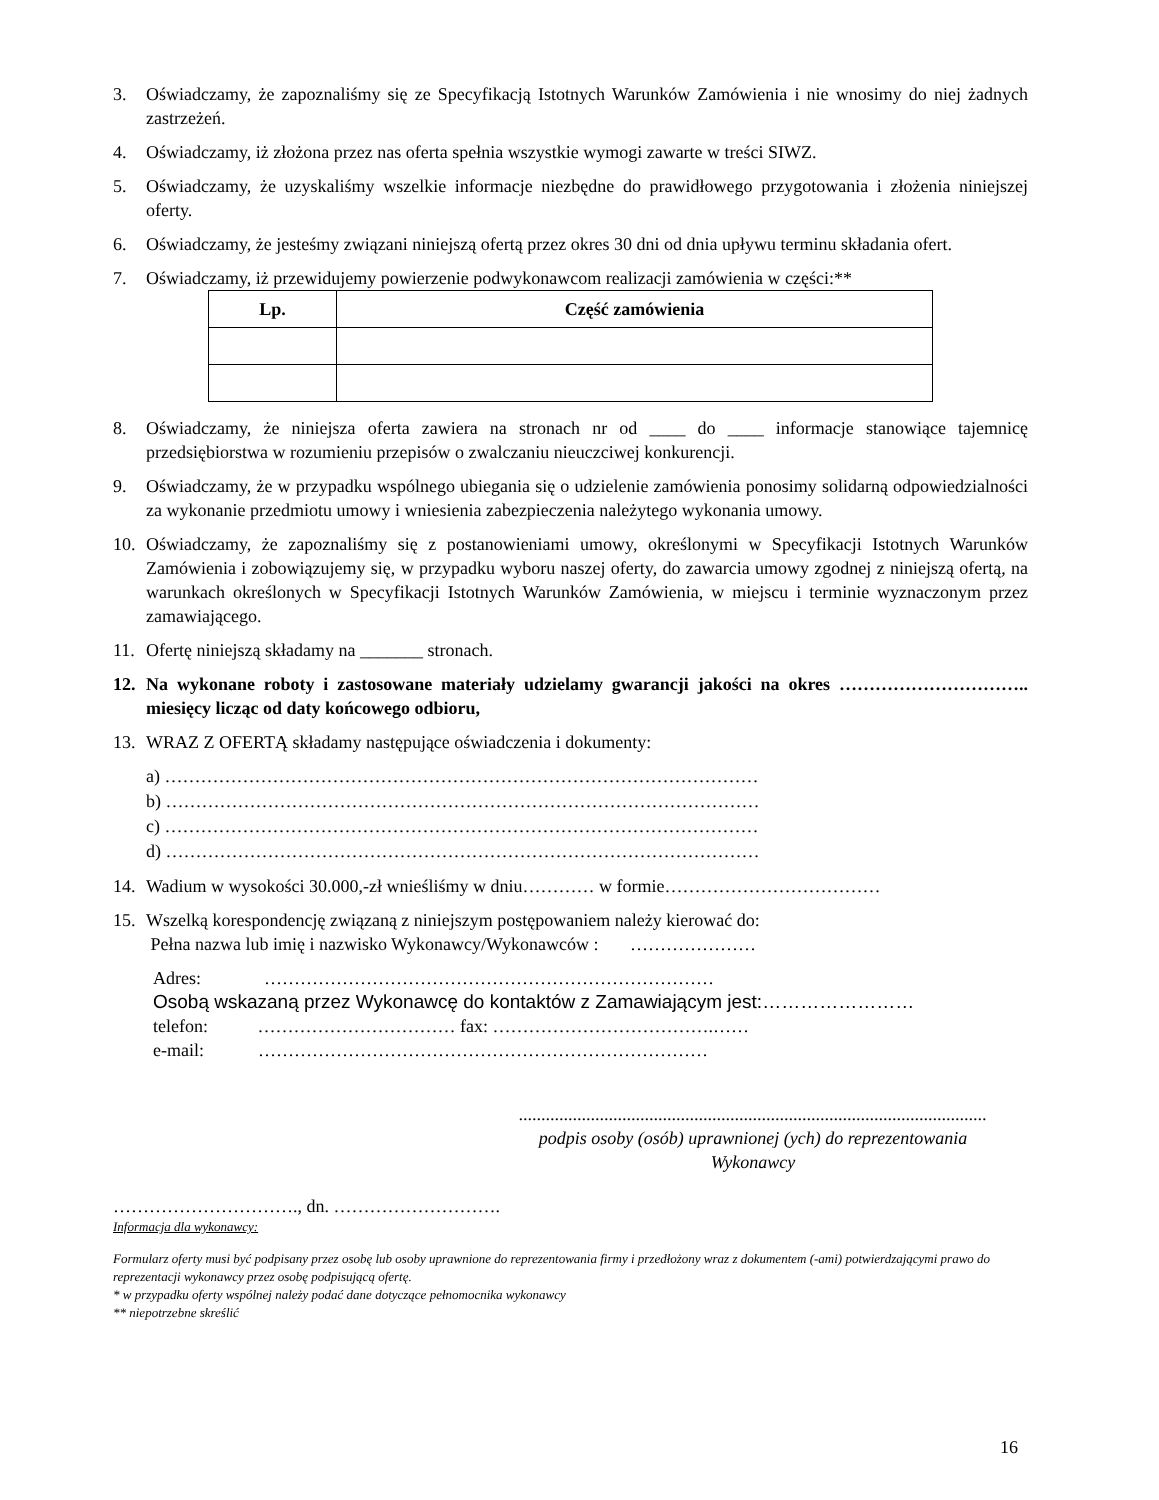3. Oświadczamy, że zapoznaliśmy się ze Specyfikacją Istotnych Warunków Zamówienia i nie wnosimy do niej żadnych zastrzeżeń.
4. Oświadczamy, iż złożona przez nas oferta spełnia wszystkie wymogi zawarte w treści SIWZ.
5. Oświadczamy, że uzyskaliśmy wszelkie informacje niezbędne do prawidłowego przygotowania i złożenia niniejszej oferty.
6. Oświadczamy, że jesteśmy związani niniejszą ofertą przez okres 30 dni od dnia upływu terminu składania ofert.
7. Oświadczamy, iż przewidujemy powierzenie podwykonawcom realizacji zamówienia w części:**
| Lp. | Część zamówienia |
| --- | --- |
8. Oświadczamy, że niniejsza oferta zawiera na stronach nr od ____ do ____ informacje stanowiące tajemnicę przedsiębiorstwa w rozumieniu przepisów o zwalczaniu nieuczciwej konkurencji.
9. Oświadczamy, że w przypadku wspólnego ubiegania się o udzielenie zamówienia ponosimy solidarną odpowiedzialności za wykonanie przedmiotu umowy i wniesienia zabezpieczenia należytego wykonania umowy.
10. Oświadczamy, że zapoznaliśmy się z postanowieniami umowy, określonymi w Specyfikacji Istotnych Warunków Zamówienia i zobowiązujemy się, w przypadku wyboru naszej oferty, do zawarcia umowy zgodnej z niniejszą ofertą, na warunkach określonych w Specyfikacji Istotnych Warunków Zamówienia, w miejscu i terminie wyznaczonym przez zamawiającego.
11. Ofertę niniejszą składamy na _______ stronach.
12. Na wykonane roboty i zastosowane materiały udzielamy gwarancji jakości na okres ………………………….. miesięcy licząc od daty końcowego odbioru,
13. WRAZ Z OFERTĄ składamy następujące oświadczenia i dokumenty:
a) ………………………………………………………………………………………
b) ………………………………………………………………………………………
c) ………………………………………………………………………………………
d) ………………………………………………………………………………………
14. Wadium w wysokości 30.000,-zł wnieśliśmy w dniu………… w formie………………………………
15. Wszelką korespondencję związaną z niniejszym postępowaniem należy kierować do:
Pełna nazwa lub imię i nazwisko Wykonawcy/Wykonawców : …………………
Adres: …………………………………………………………………
Osobą wskazaną przez Wykonawcę do kontaktów z Zamawiającym jest:……………………
telefon: …………………………… fax: ……………………………….……
e-mail: …………………………………………………………………
........................................................................................................
podpis osoby (osób) uprawnionej (ych) do reprezentowania
Wykonawcy
…………………………., dn. ……………………….
Informacja dla wykonawcy:
Formularz oferty musi być podpisany przez osobę lub osoby uprawnione do reprezentowania firmy i przedłożony wraz z dokumentem (-ami) potwierdzającymi prawo do reprezentacji wykonawcy przez osobę podpisującą ofertę.
* w przypadku oferty wspólnej należy podać dane dotyczące pełnomocnika wykonawcy
** niepotrzebne skreślić
16